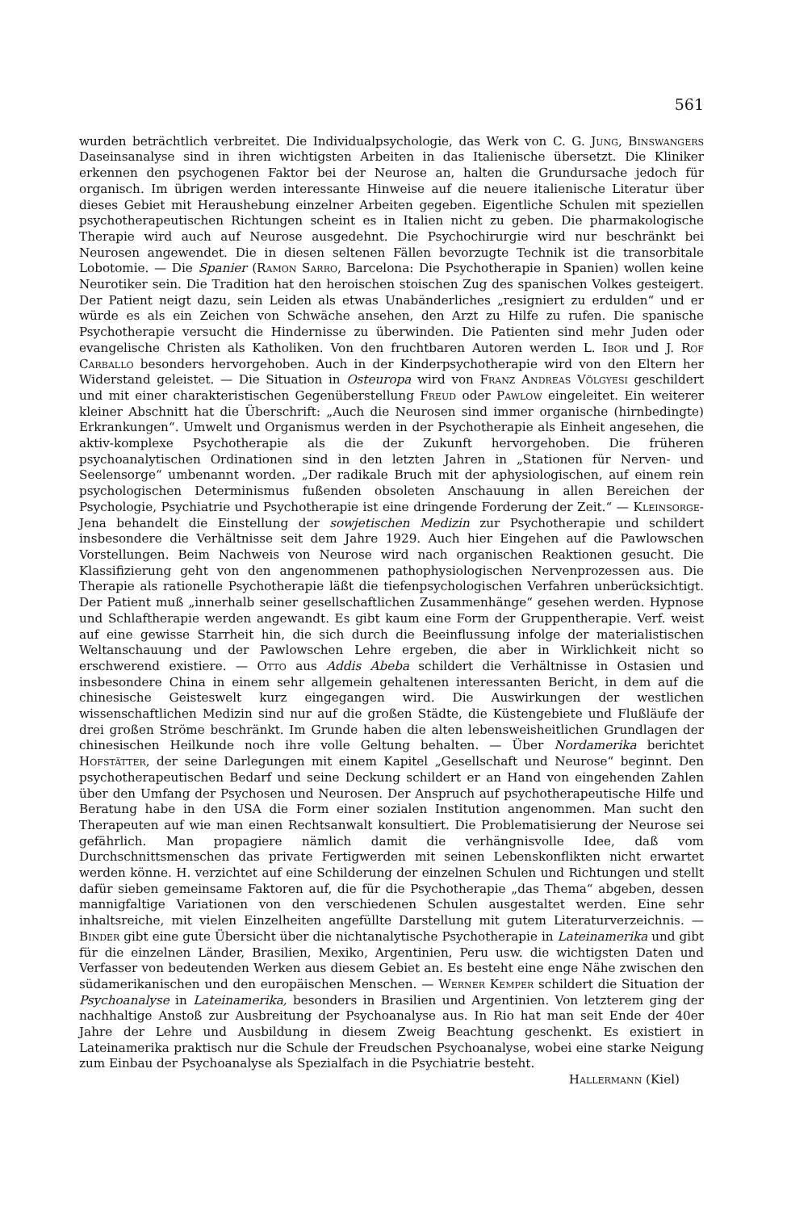561
wurden beträchtlich verbreitet. Die Individualpsychologie, das Werk von C. G. Jung, Binswangers Daseinsanalyse sind in ihren wichtigsten Arbeiten in das Italienische übersetzt. Die Kliniker erkennen den psychogenen Faktor bei der Neurose an, halten die Grundursache jedoch für organisch. Im übrigen werden interessante Hinweise auf die neuere italienische Literatur über dieses Gebiet mit Heraushebung einzelner Arbeiten gegeben. Eigentliche Schulen mit speziellen psychotherapeutischen Richtungen scheint es in Italien nicht zu geben. Die pharmakologische Therapie wird auch auf Neurose ausgedehnt. Die Psychochirurgie wird nur beschränkt bei Neurosen angewendet. Die in diesen seltenen Fällen bevorzugte Technik ist die transorbitale Lobotomie. — Die Spanier (Ramon Sarro, Barcelona: Die Psychotherapie in Spanien) wollen keine Neurotiker sein. Die Tradition hat den heroischen stoischen Zug des spanischen Volkes gesteigert. Der Patient neigt dazu, sein Leiden als etwas Unabänderliches „resigniert zu erdulden“ und er würde es als ein Zeichen von Schwäche ansehen, den Arzt zu Hilfe zu rufen. Die spanische Psychotherapie versucht die Hindernisse zu überwinden. Die Patienten sind mehr Juden oder evangelische Christen als Katholiken. Von den fruchtbaren Autoren werden L. Ibor und J. Rof Carballo besonders hervorgehoben. Auch in der Kinderpsychotherapie wird von den Eltern her Widerstand geleistet. — Die Situation in Osteuropa wird von Franz Andreas Völgyesi geschildert und mit einer charakteristischen Gegenüberstellung Freud oder Pawlow eingeleitet. Ein weiterer kleiner Abschnitt hat die Überschrift: „Auch die Neurosen sind immer organische (hirnbedingte) Erkrankungen“. Umwelt und Organismus werden in der Psychotherapie als Einheit angesehen, die aktiv-komplexe Psychotherapie als die der Zukunft hervorgehoben. Die früheren psychoanalytischen Ordinationen sind in den letzten Jahren in „Stationen für Nerven- und Seelensorge“ umbenannt worden. „Der radikale Bruch mit der aphysiologischen, auf einem rein psychologischen Determinismus fußenden obsoleten Anschauung in allen Bereichen der Psychologie, Psychiatrie und Psychotherapie ist eine dringende Forderung der Zeit.“ — Kleinsorge-Jena behandelt die Einstellung der sowjetischen Medizin zur Psychotherapie und schildert insbesondere die Verhältnisse seit dem Jahre 1929. Auch hier Eingehen auf die Pawlowschen Vorstellungen. Beim Nachweis von Neurose wird nach organischen Reaktionen gesucht. Die Klassifizierung geht von den angenommenen pathophysiologischen Nervenprozessen aus. Die Therapie als rationelle Psychotherapie läßt die tiefenpsychologischen Verfahren unberücksichtigt. Der Patient muß „innerhalb seiner gesellschaftlichen Zusammenhänge“ gesehen werden. Hypnose und Schlaftherapie werden angewandt. Es gibt kaum eine Form der Gruppentherapie. Verf. weist auf eine gewisse Starrheit hin, die sich durch die Beeinflussung infolge der materialistischen Weltanschauung und der Pawlowschen Lehre ergeben, die aber in Wirklichkeit nicht so erschwerend existiere. — Otto aus Addis Abeba schildert die Verhältnisse in Ostasien und insbesondere China in einem sehr allgemein gehaltenen interessanten Bericht, in dem auf die chinesische Geisteswelt kurz eingegangen wird. Die Auswirkungen der westlichen wissenschaftlichen Medizin sind nur auf die großen Städte, die Küstengebiete und Flußläufe der drei großen Ströme beschränkt. Im Grunde haben die alten lebensweisheitlichen Grundlagen der chinesischen Heilkunde noch ihre volle Geltung behalten. — Über Nordamerika berichtet Hofstätter, der seine Darlegungen mit einem Kapitel „Gesellschaft und Neurose“ beginnt. Den psychotherapeutischen Bedarf und seine Deckung schildert er an Hand von eingehenden Zahlen über den Umfang der Psychosen und Neurosen. Der Anspruch auf psychotherapeutische Hilfe und Beratung habe in den USA die Form einer sozialen Institution angenommen. Man sucht den Therapeuten auf wie man einen Rechtsanwalt konsultiert. Die Problematisierung der Neurose sei gefährlich. Man propagiere nämlich damit die verhängnisvolle Idee, daß vom Durchschnittsmenschen das private Fertigwerden mit seinen Lebenskonflikten nicht erwartet werden könne. H. verzichtet auf eine Schilderung der einzelnen Schulen und Richtungen und stellt dafür sieben gemeinsame Faktoren auf, die für die Psychotherapie „das Thema“ abgeben, dessen mannigfaltige Variationen von den verschiedenen Schulen ausgestaltet werden. Eine sehr inhaltsreiche, mit vielen Einzelheiten angefüllte Darstellung mit gutem Literaturverzeichnis. — Binder gibt eine gute Übersicht über die nichtanalytische Psychotherapie in Lateinamerika und gibt für die einzelnen Länder, Brasilien, Mexiko, Argentinien, Peru usw. die wichtigsten Daten und Verfasser von bedeutenden Werken aus diesem Gebiet an. Es besteht eine enge Nähe zwischen den südamerikanischen und den europäischen Menschen. — Werner Kemper schildert die Situation der Psychoanalyse in Lateinamerika, besonders in Brasilien und Argentinien. Von letzterem ging der nachhaltige Anstoß zur Ausbreitung der Psychoanalyse aus. In Rio hat man seit Ende der 40er Jahre der Lehre und Ausbildung in diesem Zweig Beachtung geschenkt. Es existiert in Lateinamerika praktisch nur die Schule der Freudschen Psychoanalyse, wobei eine starke Neigung zum Einbau der Psychoanalyse als Spezialfach in die Psychiatrie besteht.
Hallermann (Kiel)